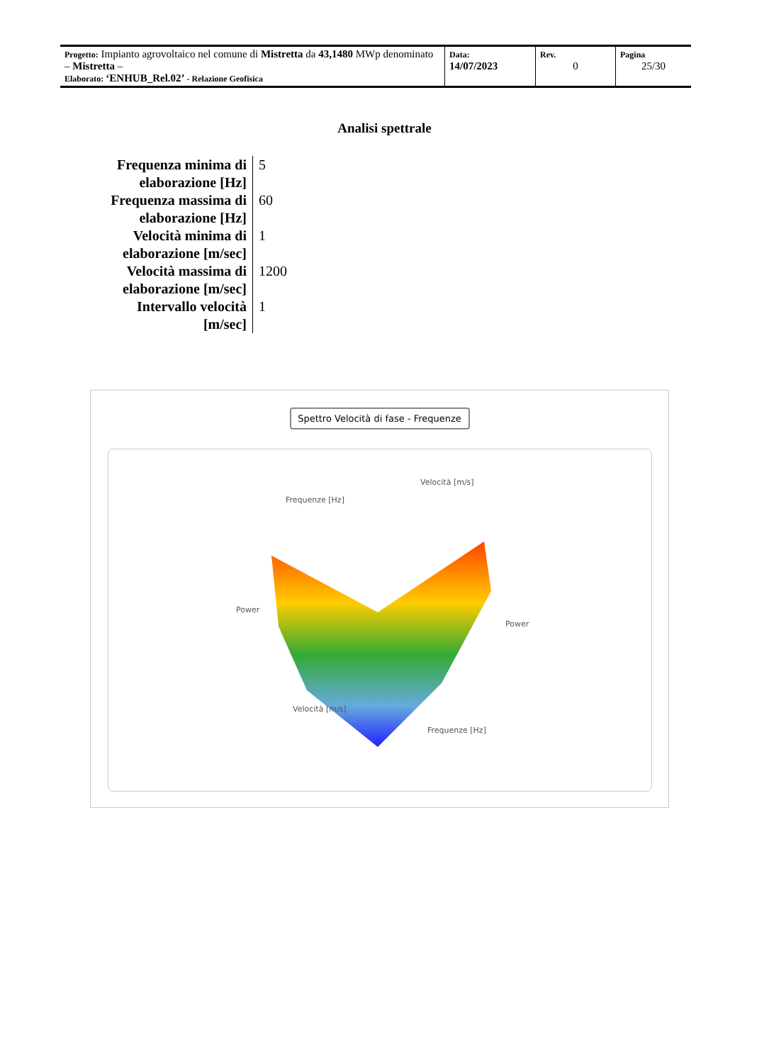| Progetto: Impianto agrovoltaico nel comune di Mistretta da 43,1480 MWp denominato – Mistretta – Elaborato: ‘ENHUB_Rel.02’ - Relazione Geofisica | Data: 14/07/2023 | Rev. 0 | Pagina 25/30 |
Analisi spettrale
| Frequenza minima di elaborazione [Hz] | 5 |
| Frequenza massima di elaborazione [Hz] | 60 |
| Velocità minima di elaborazione [m/sec] | 1 |
| Velocità massima di elaborazione [m/sec] | 1200 |
| Intervallo velocità [m/sec] | 1 |
Spettro Velocità di fase - Frequenze
Frequenze [Hz]
Velocità [m/s]
Power
Power
Velocità [m/s]
Frequenze [Hz]